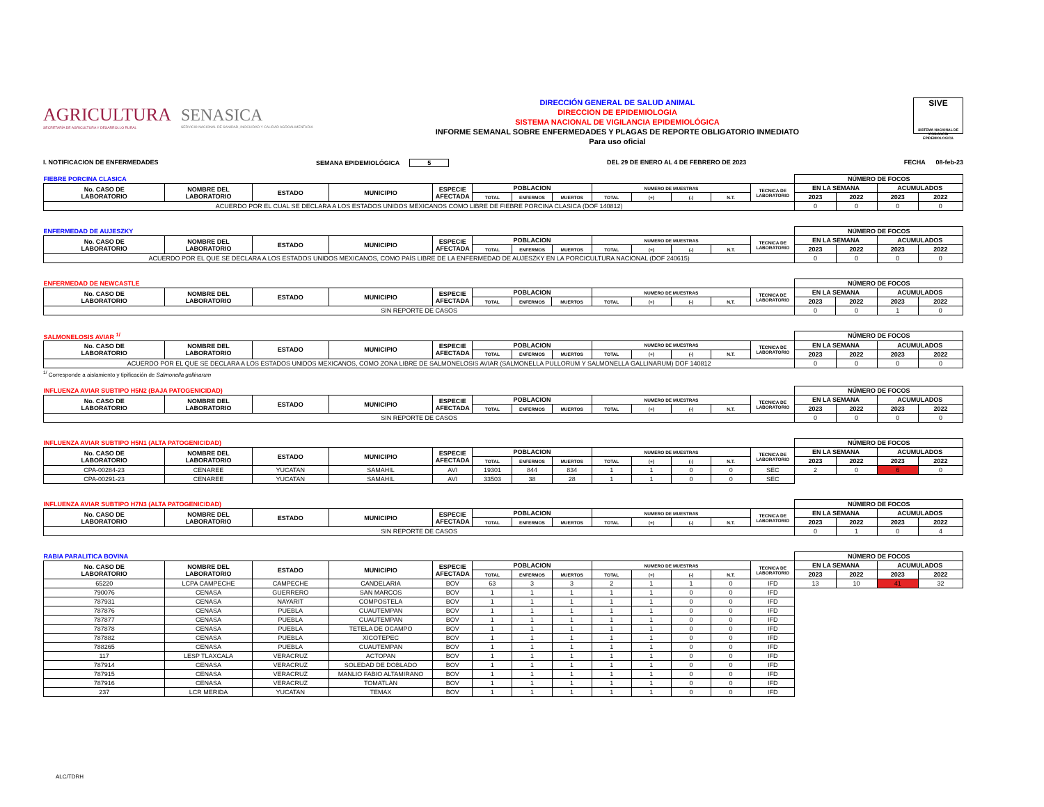AGRICULTURA
SECRETARÍA DE AGRICULTURA Y DESARROLLO RURAL
SENASICA
SERVICIO NACIONAL DE SANIDAD, INOCUIDAD Y CALIDAD AGROALIMENTARIA
DIRECCIÓN GENERAL DE SALUD ANIMAL
DIRECCION DE EPIDEMIOLOGIA
SISTEMA NACIONAL DE VIGILANCIA EPIDEMIOLÓGICA
INFORME SEMANAL SOBRE ENFERMEDADES Y PLAGAS DE REPORTE OBLIGATORIO INMEDIATO
Para uso oficial
SIVE
SISTEMA NACIONAL DE VIGILANCIA EPIDEMIOLOGICA
I. NOTIFICACION DE ENFERMEDADES SEMANA EPIDEMIOLÓGICA 5 DEL 29 DE ENERO AL 4 DE FEBRERO DE 2023 FECHA 08-feb-23
| FIEBRE PORCINA CLASICA | | | | | | | | | | | | | NÚMERO DE FOCOS | | | |
| No. CASO DE LABORATORIO | NOMBRE DEL LABORATORIO | ESTADO | MUNICIPIO | ESPECIE AFECTADA | POBLACION | | | NUMERO DE MUESTRAS | | | | TECNICA DE LABORATORIO | EN LA SEMANA | | ACUMULADOS | |
| | | | | | TOTAL | ENFERMOS | MUERTOS | TOTAL | (+) | (-) | N.T. | | 2023 | 2022 | 2023 | 2022 |
| ACUERDO POR EL CUAL SE DECLARA A LOS ESTADOS UNIDOS MEXICANOS COMO LIBRE DE FIEBRE PORCINA CLASICA (DOF 140812) | | | | | | | | | | | | | 0 | 0 | 0 | 0 |
| ENFERMEDAD DE AUJESZKY | | | | | | | | | | | | | NÚMERO DE FOCOS | | | |
| No. CASO DE LABORATORIO | NOMBRE DEL LABORATORIO | ESTADO | MUNICIPIO | ESPECIE AFECTADA | POBLACION | | | NUMERO DE MUESTRAS | | | | TECNICA DE LABORATORIO | EN LA SEMANA | | ACUMULADOS | |
| | | | | | TOTAL | ENFERMOS | MUERTOS | TOTAL | (+) | (-) | N.T. | | 2023 | 2022 | 2023 | 2022 |
| ACUERDO POR EL QUE SE DECLARA A LOS ESTADOS UNIDOS MEXICANOS, COMO PAÍS LIBRE DE LA ENFERMEDAD DE AUJESZKY EN LA PORCICULTURA NACIONAL (DOF 240615) | | | | | | | | | | | | | 0 | 0 | 0 | 0 |
| ENFERMEDAD DE NEWCASTLE | | | | | | | | | | | | | NÚMERO DE FOCOS | | | |
| No. CASO DE LABORATORIO | NOMBRE DEL LABORATORIO | ESTADO | MUNICIPIO | ESPECIE AFECTADA | POBLACION | | | NUMERO DE MUESTRAS | | | | TECNICA DE LABORATORIO | EN LA SEMANA | | ACUMULADOS | |
| | | | | | TOTAL | ENFERMOS | MUERTOS | TOTAL | (+) | (-) | N.T. | | 2023 | 2022 | 2023 | 2022 |
| SIN REPORTE DE CASOS | | | | | | | | | | | | | 0 | 0 | 1 | 0 |
| SALMONELOSIS AVIAR <sup>1/</sup> | | | | | | | | | | | | | NÚMERO DE FOCOS | | | |
| No. CASO DE LABORATORIO | NOMBRE DEL LABORATORIO | ESTADO | MUNICIPIO | ESPECIE AFECTADA | POBLACION | | | NUMERO DE MUESTRAS | | | | TECNICA DE LABORATORIO | EN LA SEMANA | | ACUMULADOS | |
| | | | | | TOTAL | ENFERMOS | MUERTOS | TOTAL | (+) | (-) | N.T. | | 2023 | 2022 | 2023 | 2022 |
| ACUERDO POR EL QUE SE DECLARA A LOS ESTADOS UNIDOS MEXICANOS, COMO ZONA LIBRE DE SALMONELOSIS AVIAR (SALMONELLA PULLORUM Y SALMONELLA GALLINARUM) DOF 140812 | | | | | | | | | | | | | 0 | 0 | 0 | 0 |
<sup>1/</sup> Corresponde a aislamiento y tipificación de Salmonella gallinarum
| INFLUENZA AVIAR SUBTIPO H5N2 (BAJA PATOGENICIDAD) | | | | | | | | | | | | | NÚMERO DE FOCOS | | | |
| No. CASO DE LABORATORIO | NOMBRE DEL LABORATORIO | ESTADO | MUNICIPIO | ESPECIE AFECTADA | POBLACION | | | NUMERO DE MUESTRAS | | | | TECNICA DE LABORATORIO | EN LA SEMANA | | ACUMULADOS | |
| | | | | | TOTAL | ENFERMOS | MUERTOS | TOTAL | (+) | (-) | N.T. | | 2023 | 2022 | 2023 | 2022 |
| SIN REPORTE DE CASOS | | | | | | | | | | | | | 0 | 0 | 0 | 0 |
| INFLUENZA AVIAR SUBTIPO H5N1 (ALTA PATOGENICIDAD) | | | | | | | | | | | | | NÚMERO DE FOCOS | | | |
| No. CASO DE LABORATORIO | NOMBRE DEL LABORATORIO | ESTADO | MUNICIPIO | ESPECIE AFECTADA | POBLACION | | | NUMERO DE MUESTRAS | | | | TECNICA DE LABORATORIO | EN LA SEMANA | | ACUMULADOS | |
| | | | | | TOTAL | ENFERMOS | MUERTOS | TOTAL | (+) | (-) | N.T. | | 2023 | 2022 | 2023 | 2022 |
| CPA-00284-23 | CENAREE | YUCATAN | SAMAHIL | AVI | 19301 | 844 | 834 | 1 | 1 | 0 | 0 | SEC | 2 | 0 | 6 | 0 |
| CPA-00291-23 | CENAREE | YUCATAN | SAMAHIL | AVI | 33503 | 38 | 28 | 1 | 1 | 0 | 0 | SEC | | | | |
| INFLUENZA AVIAR SUBTIPO H7N3 (ALTA PATOGENICIDAD) | | | | | | | | | | | | | NÚMERO DE FOCOS | | | |
| No. CASO DE LABORATORIO | NOMBRE DEL LABORATORIO | ESTADO | MUNICIPIO | ESPECIE AFECTADA | POBLACION | | | NUMERO DE MUESTRAS | | | | TECNICA DE LABORATORIO | EN LA SEMANA | | ACUMULADOS | |
| | | | | | TOTAL | ENFERMOS | MUERTOS | TOTAL | (+) | (-) | N.T. | | 2023 | 2022 | 2023 | 2022 |
| SIN REPORTE DE CASOS | | | | | | | | | | | | | 0 | 1 | 0 | 4 |
| RABIA PARALITICA BOVINA | | | | | | | | | | | | | NÚMERO DE FOCOS | | | |
| No. CASO DE LABORATORIO | NOMBRE DEL LABORATORIO | ESTADO | MUNICIPIO | ESPECIE AFECTADA | POBLACION | | | NUMERO DE MUESTRAS | | | | TECNICA DE LABORATORIO | EN LA SEMANA | | ACUMULADOS | |
| | | | | | TOTAL | ENFERMOS | MUERTOS | TOTAL | (+) | (-) | N.T. | | 2023 | 2022 | 2023 | 2022 |
| 65220 | LCPA CAMPECHE | CAMPECHE | CANDELARIA | BOV | 63 | 3 | 3 | 2 | 1 | 1 | 0 | IFD | 13 | 10 | 41 | 32 |
| 790076 | CENASA | GUERRERO | SAN MARCOS | BOV | 1 | 1 | 1 | 1 | 1 | 0 | 0 | IFD | | | | |
| 787931 | CENASA | NAYARIT | COMPOSTELA | BOV | 1 | 1 | 1 | 1 | 1 | 0 | 0 | IFD | | | | |
| 787876 | CENASA | PUEBLA | CUAUTEMPAN | BOV | 1 | 1 | 1 | 1 | 1 | 0 | 0 | IFD | | | | |
| 787877 | CENASA | PUEBLA | CUAUTEMPAN | BOV | 1 | 1 | 1 | 1 | 1 | 0 | 0 | IFD | | | | |
| 787878 | CENASA | PUEBLA | TETELA DE OCAMPO | BOV | 1 | 1 | 1 | 1 | 1 | 0 | 0 | IFD | | | | |
| 787882 | CENASA | PUEBLA | XICOTEPEC | BOV | 1 | 1 | 1 | 1 | 1 | 0 | 0 | IFD | | | | |
| 788265 | CENASA | PUEBLA | CUAUTEMPAN | BOV | 1 | 1 | 1 | 1 | 1 | 0 | 0 | IFD | | | | |
| 117 | LESP TLAXCALA | VERACRUZ | ACTOPAN | BOV | 1 | 1 | 1 | 1 | 1 | 0 | 0 | IFD | | | | |
| 787914 | CENASA | VERACRUZ | SOLEDAD DE DOBLADO | BOV | 1 | 1 | 1 | 1 | 1 | 0 | 0 | IFD | | | | |
| 787915 | CENASA | VERACRUZ | MANLIO FABIO ALTAMIRANO | BOV | 1 | 1 | 1 | 1 | 1 | 0 | 0 | IFD | | | | |
| 787916 | CENASA | VERACRUZ | TOMATLÁN | BOV | 1 | 1 | 1 | 1 | 1 | 0 | 0 | IFD | | | | |
| 237 | LCR MERIDA | YUCATAN | TEMAX | BOV | 1 | 1 | 1 | 1 | 1 | 0 | 0 | IFD | | | | |
ALC/TDRH